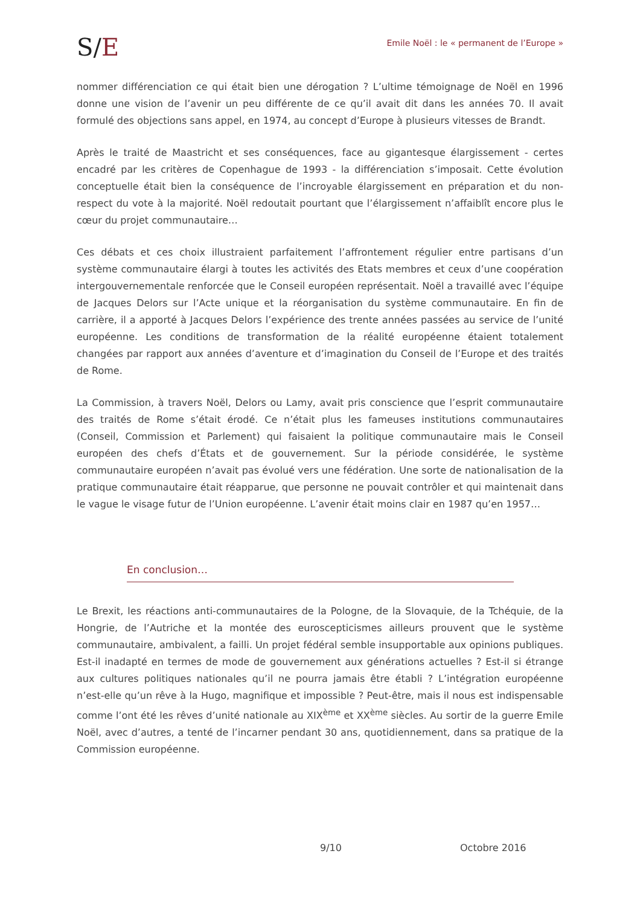S/E
Emile Noël : le « permanent de l’Europe »
nommer différenciation ce qui était bien une dérogation ? L’ultime témoignage de Noël en 1996 donne une vision de l’avenir un peu différente de ce qu’il avait dit dans les années 70. Il avait formulé des objections sans appel, en 1974, au concept d’Europe à plusieurs vitesses de Brandt.
Après le traité de Maastricht et ses conséquences, face au gigantesque élargissement - certes encadré par les critères de Copenhague de 1993 - la différenciation s’imposait. Cette évolution conceptuelle était bien la conséquence de l’incroyable élargissement en préparation et du non-respect du vote à la majorité. Noël redoutait pourtant que l’élargissement n’affaiblît encore plus le cœur du projet communautaire…
Ces débats et ces choix illustraient parfaitement l’affrontement régulier entre partisans d’un système communautaire élargi à toutes les activités des Etats membres et ceux d’une coopération intergouvernementale renforcée que le Conseil européen représentait. Noël a travaillé avec l’équipe de Jacques Delors sur l’Acte unique et la réorganisation du système communautaire. En fin de carrière, il a apporté à Jacques Delors l’expérience des trente années passées au service de l’unité européenne. Les conditions de transformation de la réalité européenne étaient totalement changées par rapport aux années d’aventure et d’imagination du Conseil de l’Europe et des traités de Rome.
La Commission, à travers Noël, Delors ou Lamy, avait pris conscience que l’esprit communautaire des traités de Rome s’était érodé. Ce n’était plus les fameuses institutions communautaires (Conseil, Commission et Parlement) qui faisaient la politique communautaire mais le Conseil européen des chefs d’États et de gouvernement. Sur la période considérée, le système communautaire européen n’avait pas évolué vers une fédération. Une sorte de nationalisation de la pratique communautaire était réapparue, que personne ne pouvait contrôler et qui maintenait dans le vague le visage futur de l’Union européenne. L’avenir était moins clair en 1987 qu’en 1957…
En conclusion…
Le Brexit, les réactions anti-communautaires de la Pologne, de la Slovaquie, de la Tchéquie, de la Hongrie, de l’Autriche et la montée des euroscepticismes ailleurs prouvent que le système communautaire, ambivalent, a failli. Un projet fédéral semble insupportable aux opinions publiques. Est-il inadapté en termes de mode de gouvernement aux générations actuelles ? Est-il si étrange aux cultures politiques nationales qu’il ne pourra jamais être établi ? L’intégration européenne n’est-elle qu’un rêve à la Hugo, magnifique et impossible ? Peut-être, mais il nous est indispensable comme l’ont été les rêves d’unité nationale au XIX<sup>ème</sup> et XX<sup>ème</sup> siècles. Au sortir de la guerre Emile Noël, avec d’autres, a tenté de l’incarner pendant 30 ans, quotidiennement, dans sa pratique de la Commission européenne.
9/10 Octobre 2016